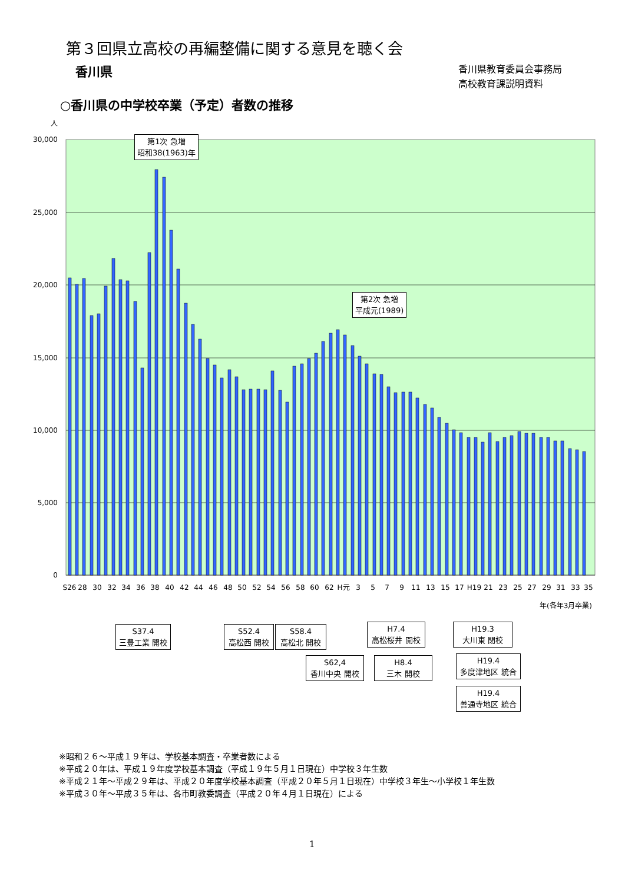第３回県立高校の再編整備に関する意見を聴く会
香川県
香川県教育委員会事務局
高校教育課説明資料
○香川県の中学校卒業（予定）者数の推移
人
30,000
25,000
20,000
15,000
10,000
5,000
0
S26
28
30
32
34
36
38
40
42
44
46
48
50
52
54
56
58
60
62
H元
3
5
7
9
11
13
15
17
H19
21
23
25
27
29
31
33
35
年(各年3月卒業)
第1次 急増
昭和38(1963)年
第2次 急増
平成元(1989)
S37.4
三豊工業 開校
S52.4
高松西 開校
S58.4
高松北 開校
S62,4
香川中央 開校
H7.4
高松桜井 開校
H8.4
三木 開校
H19.3
大川東 閉校
H19.4
多度津地区 統合
H19.4
善通寺地区 統合
※昭和２６～平成１９年は、学校基本調査・卒業者数による
※平成２０年は、平成１９年度学校基本調査（平成１９年５月１日現在）中学校３年生数
※平成２１年～平成２９年は、平成２０年度学校基本調査（平成２０年５月１日現在）中学校３年生～小学校１年生数
※平成３０年～平成３５年は、各市町教委調査（平成２０年４月１日現在）による
1